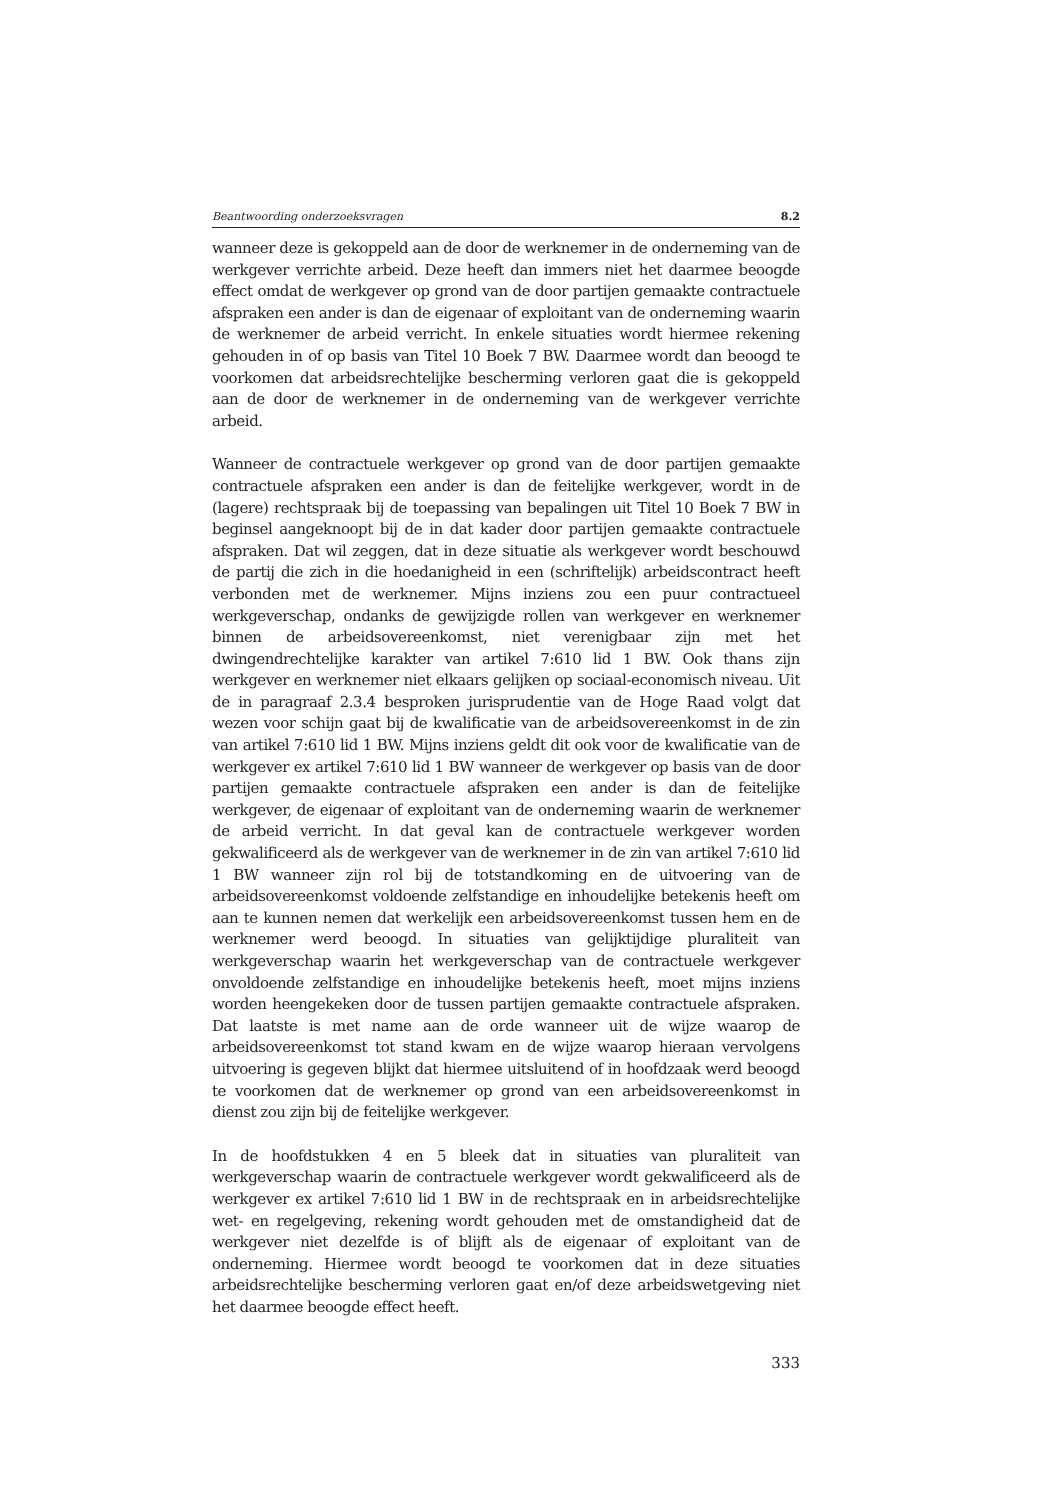Beantwoording onderzoeksvragen 8.2
wanneer deze is gekoppeld aan de door de werknemer in de onderneming van de werkgever verrichte arbeid. Deze heeft dan immers niet het daarmee beoogde effect omdat de werkgever op grond van de door partijen gemaakte contractuele afspraken een ander is dan de eigenaar of exploitant van de onderneming waarin de werknemer de arbeid verricht. In enkele situaties wordt hiermee rekening gehouden in of op basis van Titel 10 Boek 7 BW. Daarmee wordt dan beoogd te voorkomen dat arbeidsrechtelijke bescherming verloren gaat die is gekoppeld aan de door de werknemer in de onderneming van de werkgever verrichte arbeid.
Wanneer de contractuele werkgever op grond van de door partijen gemaakte contractuele afspraken een ander is dan de feitelijke werkgever, wordt in de (lagere) rechtspraak bij de toepassing van bepalingen uit Titel 10 Boek 7 BW in beginsel aangeknoopt bij de in dat kader door partijen gemaakte contractuele afspraken. Dat wil zeggen, dat in deze situatie als werkgever wordt beschouwd de partij die zich in die hoedanigheid in een (schriftelijk) arbeidscontract heeft verbonden met de werknemer. Mijns inziens zou een puur contractueel werkgeverschap, ondanks de gewijzigde rollen van werkgever en werknemer binnen de arbeidsovereenkomst, niet verenigbaar zijn met het dwingendrechtelijke karakter van artikel 7:610 lid 1 BW. Ook thans zijn werkgever en werknemer niet elkaars gelijken op sociaal-economisch niveau. Uit de in paragraaf 2.3.4 besproken jurisprudentie van de Hoge Raad volgt dat wezen voor schijn gaat bij de kwalificatie van de arbeidsovereenkomst in de zin van artikel 7:610 lid 1 BW. Mijns inziens geldt dit ook voor de kwalificatie van de werkgever ex artikel 7:610 lid 1 BW wanneer de werkgever op basis van de door partijen gemaakte contractuele afspraken een ander is dan de feitelijke werkgever, de eigenaar of exploitant van de onderneming waarin de werknemer de arbeid verricht. In dat geval kan de contractuele werkgever worden gekwalificeerd als de werkgever van de werknemer in de zin van artikel 7:610 lid 1 BW wanneer zijn rol bij de totstandkoming en de uitvoering van de arbeidsovereenkomst voldoende zelfstandige en inhoudelijke betekenis heeft om aan te kunnen nemen dat werkelijk een arbeidsovereenkomst tussen hem en de werknemer werd beoogd. In situaties van gelijktijdige pluraliteit van werkgeverschap waarin het werkgeverschap van de contractuele werkgever onvoldoende zelfstandige en inhoudelijke betekenis heeft, moet mijns inziens worden heengekeken door de tussen partijen gemaakte contractuele afspraken. Dat laatste is met name aan de orde wanneer uit de wijze waarop de arbeidsovereenkomst tot stand kwam en de wijze waarop hieraan vervolgens uitvoering is gegeven blijkt dat hiermee uitsluitend of in hoofdzaak werd beoogd te voorkomen dat de werknemer op grond van een arbeidsovereenkomst in dienst zou zijn bij de feitelijke werkgever.
In de hoofdstukken 4 en 5 bleek dat in situaties van pluraliteit van werkgeverschap waarin de contractuele werkgever wordt gekwalificeerd als de werkgever ex artikel 7:610 lid 1 BW in de rechtspraak en in arbeidsrechtelijke wet- en regelgeving, rekening wordt gehouden met de omstandigheid dat de werkgever niet dezelfde is of blijft als de eigenaar of exploitant van de onderneming. Hiermee wordt beoogd te voorkomen dat in deze situaties arbeidsrechtelijke bescherming verloren gaat en/of deze arbeidswetgeving niet het daarmee beoogde effect heeft.
333